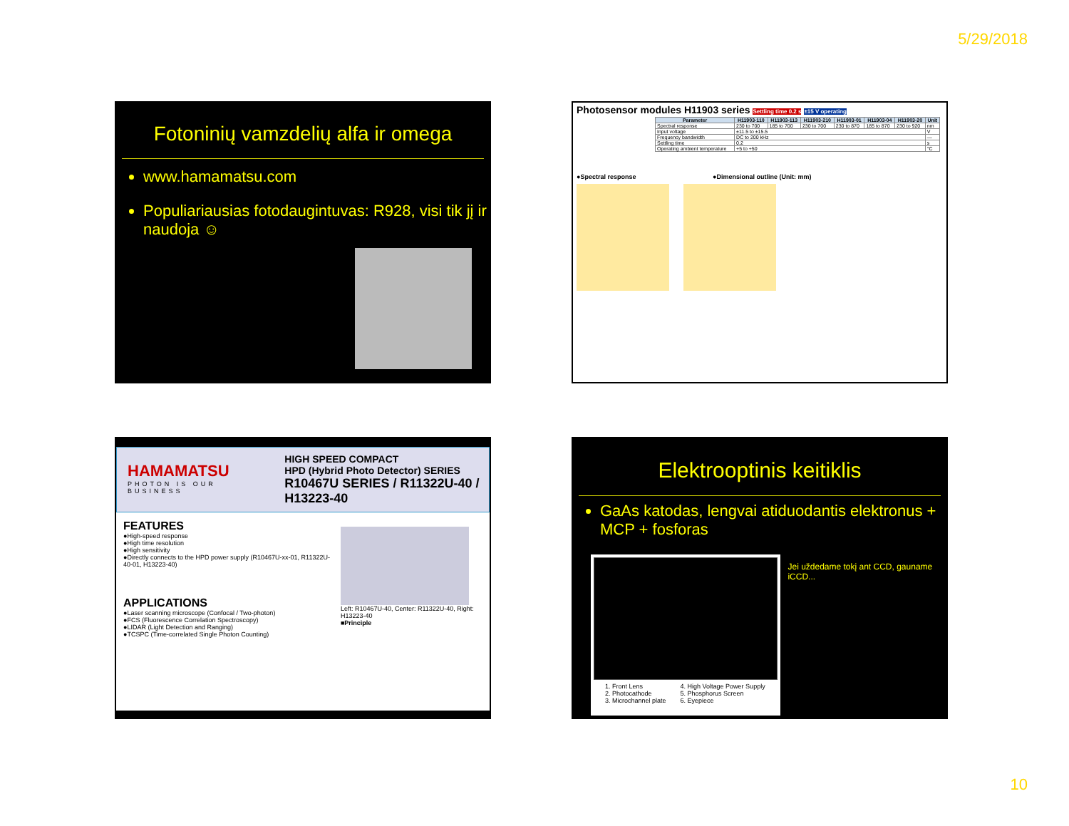5/29/2018
Fotoninių vamzdelių alfa ir omega
www.hamamatsu.com
Populiariausias fotodaugintuvas: R928, visi tik jį ir naudoja ☺
Photosensor modules H11903 series Settling time 0.2 s ±15 V operating
| Parameter | H11903-110 | H11903-113 | H11903-210 | H11903-01 | H11903-04 | H11903-20 | Unit |
| --- | --- | --- | --- | --- | --- | --- | --- |
| Spectral response | 230 to 700 | 185 to 700 | 230 to 700 | 230 to 870 | 185 to 870 | 230 to 920 | nm |
| Input voltage | ±11.5 to ±15.5 | | | | | | V |
| Frequency bandwidth | DC to 200 kHz | | | | | | — |
| Settling time | 0.2 | | | | | | s |
| Operating ambient temperature | +5 to +50 | | | | | | °C |
●Spectral response ●Dimensional outline (Unit: mm)
HAMAMATSU
PHOTON IS OUR BUSINESS
HIGH SPEED COMPACT
HPD (Hybrid Photo Detector) SERIES
R10467U SERIES / R11322U-40 / H13223-40
FEATURES
●High-speed response
●High time resolution
●High sensitivity
●Directly connects to the HPD power supply (R10467U-xx-01, R11322U-40-01, H13223-40)
APPLICATIONS
●Laser scanning microscope (Confocal / Two-photon)
●FCS (Fluorescence Correlation Spectroscopy)
●LIDAR (Light Detection and Ranging)
●TCSPC (Time-correlated Single Photon Counting)
Left: R10467U-40, Center: R11322U-40, Right: H13223-40
■Principle
Elektrooptinis keitiklis
GaAs katodas, lengvai atiduodantis elektronus + MCP + fosforas
1. Front Lens
2. Photocathode
3. Microchannel plate
4. High Voltage Power Supply
5. Phosphorus Screen
6. Eyepiece
Jei uždedame tokį ant CCD, gauname iCCD...
10